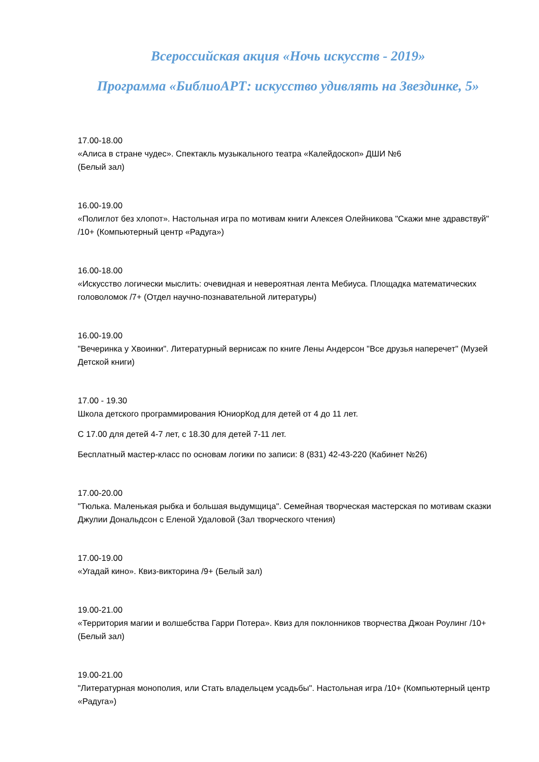Всероссийская акция «Ночь искусств - 2019»
Программа «БиблиоАРТ: искусство удивлять на Звездинке, 5»
17.00-18.00
«Алиса в стране чудес». Спектакль музыкального театра «Калейдоскоп» ДШИ №6
(Белый зал)
16.00-19.00
«Полиглот без хлопот». Настольная игра по мотивам книги Алексея Олейникова "Скажи мне здравствуй" /10+ (Компьютерный центр «Радуга»)
16.00-18.00
«Искусство логически мыслить: очевидная и невероятная лента Мебиуса. Площадка математических головоломок /7+ (Отдел научно-познавательной литературы)
16.00-19.00
"Вечеринка у Хвоинки". Литературный вернисаж по книге Лены Андерсон "Все друзья наперечет" (Музей Детской книги)
17.00 - 19.30
Школа детского программирования ЮниорКод для детей от 4 до 11 лет.
С 17.00 для детей 4-7 лет, с 18.30 для детей 7-11 лет.
Бесплатный мастер-класс по основам логики по записи: 8 (831) 42-43-220 (Кабинет №26)
17.00-20.00
"Тюлька. Маленькая рыбка и большая выдумщица". Семейная творческая мастерская по мотивам сказки Джулии Дональдсон с Еленой Удаловой (Зал творческого чтения)
17.00-19.00
«Угадай кино». Квиз-викторина /9+ (Белый зал)
19.00-21.00
«Территория магии и волшебства Гарри Потера». Квиз для поклонников творчества Джоан Роулинг /10+ (Белый зал)
19.00-21.00
"Литературная монополия, или Стать владельцем усадьбы". Настольная игра /10+ (Компьютерный центр «Радуга»)